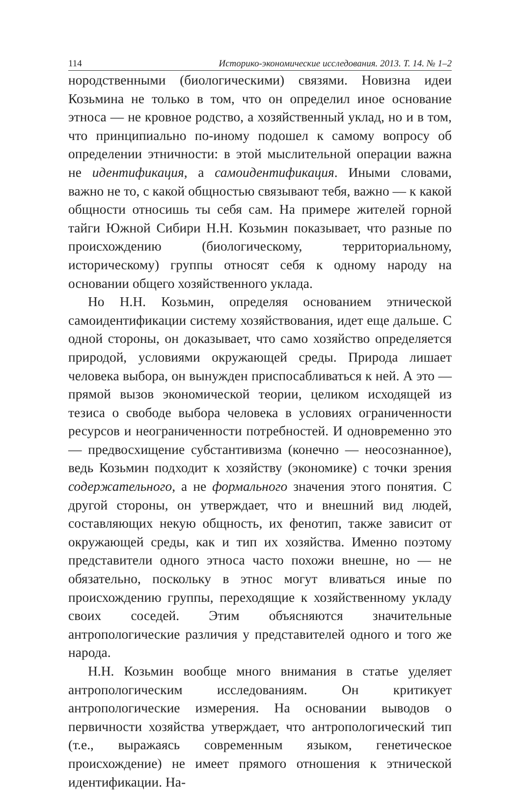114 Историко-экономические исследования. 2013. Т. 14. № 1–2
нородственными (биологическими) связями. Новизна идеи Козьмина не только в том, что он определил иное основание этноса — не кровное родство, а хозяйственный уклад, но и в том, что принципиально по-иному подошел к самому вопросу об определении этничности: в этой мыслительной операции важна не идентификация, а самоидентификация. Иными словами, важно не то, с какой общностью связывают тебя, важно — к какой общности относишь ты себя сам. На примере жителей горной тайги Южной Сибири Н.Н. Козьмин показывает, что разные по происхождению (биологическому, территориальному, историческому) группы относят себя к одному народу на основании общего хозяйственного уклада.
Но Н.Н. Козьмин, определяя основанием этнической самоидентификации систему хозяйствования, идет еще дальше. С одной стороны, он доказывает, что само хозяйство определяется природой, условиями окружающей среды. Природа лишает человека выбора, он вынужден приспосабливаться к ней. А это — прямой вызов экономической теории, целиком исходящей из тезиса о свободе выбора человека в условиях ограниченности ресурсов и неограниченности потребностей. И одновременно это — предвосхищение субстантивизма (конечно — неосознанное), ведь Козьмин подходит к хозяйству (экономике) с точки зрения содержательного, а не формального значения этого понятия. С другой стороны, он утверждает, что и внешний вид людей, составляющих некую общность, их фенотип, также зависит от окружающей среды, как и тип их хозяйства. Именно поэтому представители одного этноса часто похожи внешне, но — не обязательно, поскольку в этнос могут вливаться иные по происхождению группы, переходящие к хозяйственному укладу своих соседей. Этим объясняются значительные антропологические различия у представителей одного и того же народа.
Н.Н. Козьмин вообще много внимания в статье уделяет антропологическим исследованиям. Он критикует антропологические измерения. На основании выводов о первичности хозяйства утверждает, что антропологический тип (т.е., выражаясь современным языком, генетическое происхождение) не имеет прямого отношения к этнической идентификации. На-